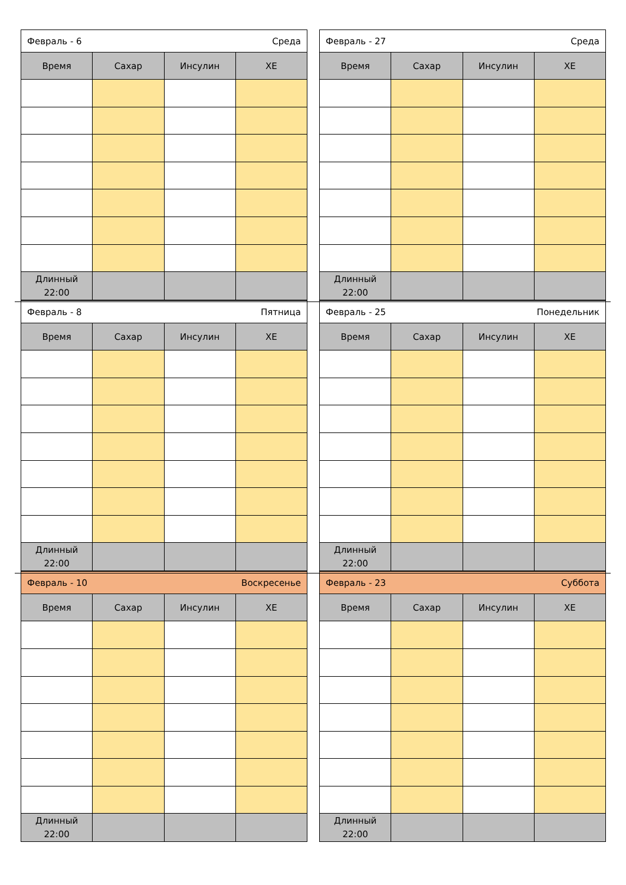| Февраль - 6 Среда | | | |
| Время | Сахар | Инсулин | ХЕ |
| Длинный 22:00 | | | |
| Февраль - 27 Среда | | | |
| Время | Сахар | Инсулин | ХЕ |
| Длинный 22:00 | | | |
| Февраль - 8 Пятница | | | |
| Время | Сахар | Инсулин | ХЕ |
| Длинный 22:00 | | | |
| Февраль - 25 Понедельник | | | |
| Время | Сахар | Инсулин | ХЕ |
| Длинный 22:00 | | | |
| Февраль - 10 Воскресенье | | | |
| Время | Сахар | Инсулин | ХЕ |
| Длинный 22:00 | | | |
| Февраль - 23 Суббота | | | |
| Время | Сахар | Инсулин | ХЕ |
| Длинный 22:00 | | | |